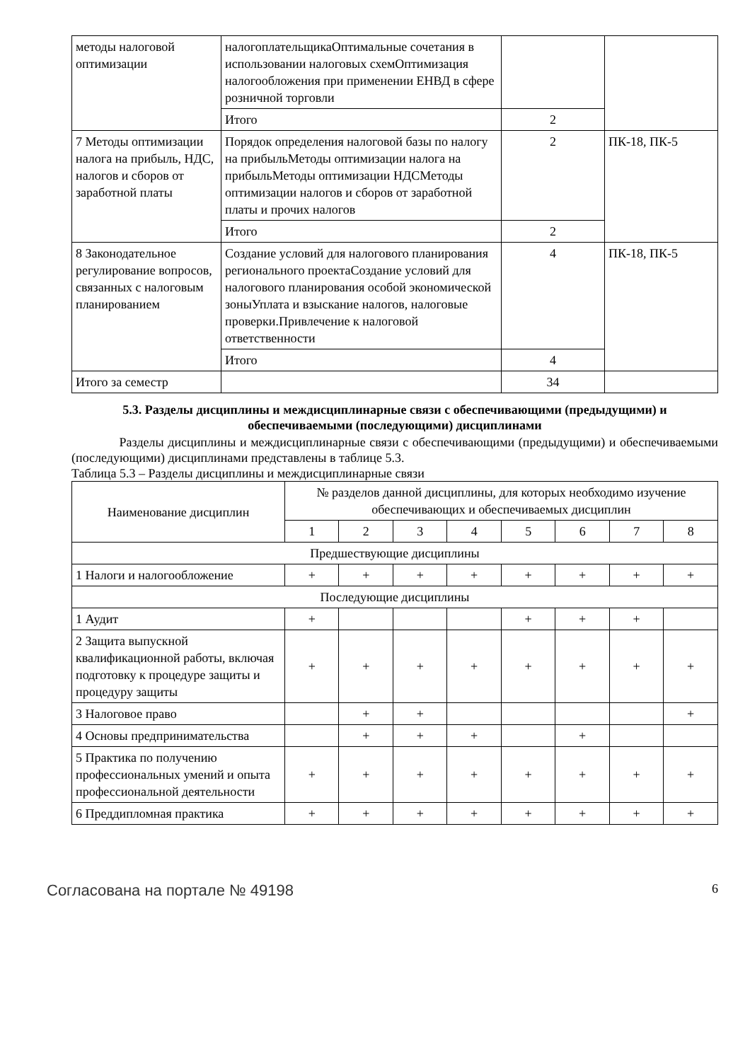| методы налоговой оптимизации | налогоплательщикаОптимальные сочетания в использовании налоговых схемОптимизация налогообложения при применении ЕНВД в сфере розничной торговли | | |
| | Итого | 2 | |
| 7 Методы оптимизации налога на прибыль, НДС, налогов и сборов от заработной платы | Порядок определения налоговой базы по налогу на прибыльМетоды оптимизации налога на прибыльМетоды оптимизации НДСМетоды оптимизации налогов и сборов от заработной платы и прочих налогов | 2 | ПК-18, ПК-5 |
| | Итого | 2 | |
| 8 Законодательное регулирование вопросов, связанных с налоговым планированием | Создание условий для налогового планирования регионального проектаСоздание условий для налогового планирования особой экономической зоныУплата и взыскание налогов, налоговые проверки.Привлечение к налоговой ответственности | 4 | ПК-18, ПК-5 |
| | Итого | 4 | |
| Итого за семестр | | 34 | |
5.3. Разделы дисциплины и междисциплинарные связи с обеспечивающими (предыдущими) и обеспечиваемыми (последующими) дисциплинами
Разделы дисциплины и междисциплинарные связи с обеспечивающими (предыдущими) и обеспечиваемыми (последующими) дисциплинами представлены в таблице 5.3.
Таблица 5.3 – Разделы дисциплины и междисциплинарные связи
| Наименование дисциплин | № разделов данной дисциплины, для которых необходимо изучение обеспечивающих и обеспечиваемых дисциплин | | | | | | | |
| --- | --- | --- | --- | --- | --- | --- | --- | --- |
| | 1 | 2 | 3 | 4 | 5 | 6 | 7 | 8 |
| Предшествующие дисциплины | | | | | | | | |
| 1 Налоги и налогообложение | + | + | + | + | + | + | + | + |
| Последующие дисциплины | | | | | | | | |
| 1 Аудит | + | | | | + | + | + | |
| 2 Защита выпускной квалификационной работы, включая подготовку к процедуре защиты и процедуру защиты | + | + | + | + | + | + | + | + |
| 3 Налоговое право | | + | + | | | | | + |
| 4 Основы предпринимательства | | + | + | + | | + | | |
| 5 Практика по получению профессиональных умений и опыта профессиональной деятельности | + | + | + | + | + | + | + | + |
| 6 Преддипломная практика | + | + | + | + | + | + | + | + |
Согласована на портале № 49198 6